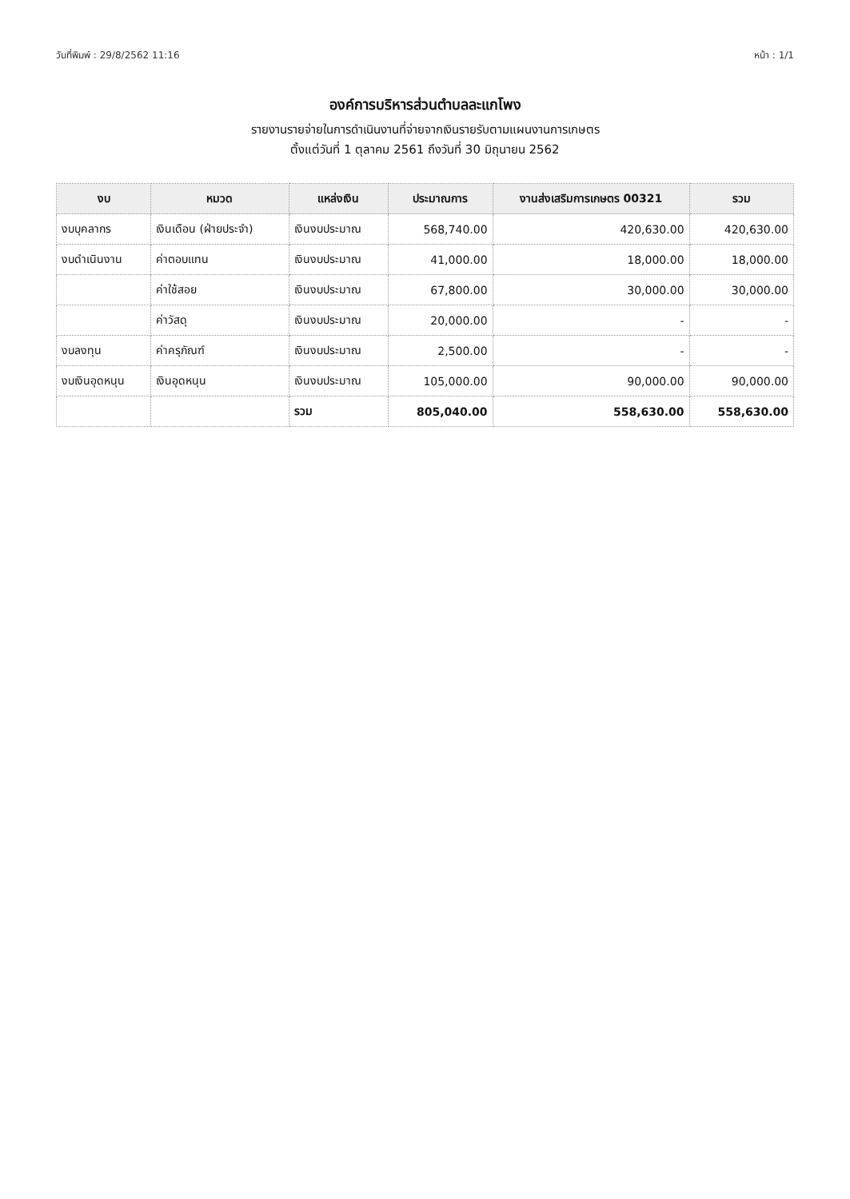วันที่พิมพ์ : 29/8/2562 11:16 หน้า : 1/1
องค์การบริหารส่วนตำบลละแกโพง
รายงานรายจ่ายในการดำเนินงานที่จ่ายจากเงินรายรับตามแผนงานการเกษตร
ตั้งแต่วันที่ 1 ตุลาคม 2561 ถึงวันที่ 30 มิถุนายน 2562
| งบ | หมวด | แหล่งเงิน | ประมาณการ | งานส่งเสริมการเกษตร 00321 | รวม |
| --- | --- | --- | --- | --- | --- |
| งบบุคลากร | เงินเดือน (ฝ่ายประจำ) | เงินงบประมาณ | 568,740.00 | 420,630.00 | 420,630.00 |
| งบดำเนินงาน | ค่าตอบแทน | เงินงบประมาณ | 41,000.00 | 18,000.00 | 18,000.00 |
| | ค่าใช้สอย | เงินงบประมาณ | 67,800.00 | 30,000.00 | 30,000.00 |
| | ค่าวัสดุ | เงินงบประมาณ | 20,000.00 | - | - |
| งบลงทุน | ค่าครุภัณฑ์ | เงินงบประมาณ | 2,500.00 | - | - |
| งบเงินอุดหนุน | เงินอุดหนุน | เงินงบประมาณ | 105,000.00 | 90,000.00 | 90,000.00 |
| | | รวม | 805,040.00 | 558,630.00 | 558,630.00 |